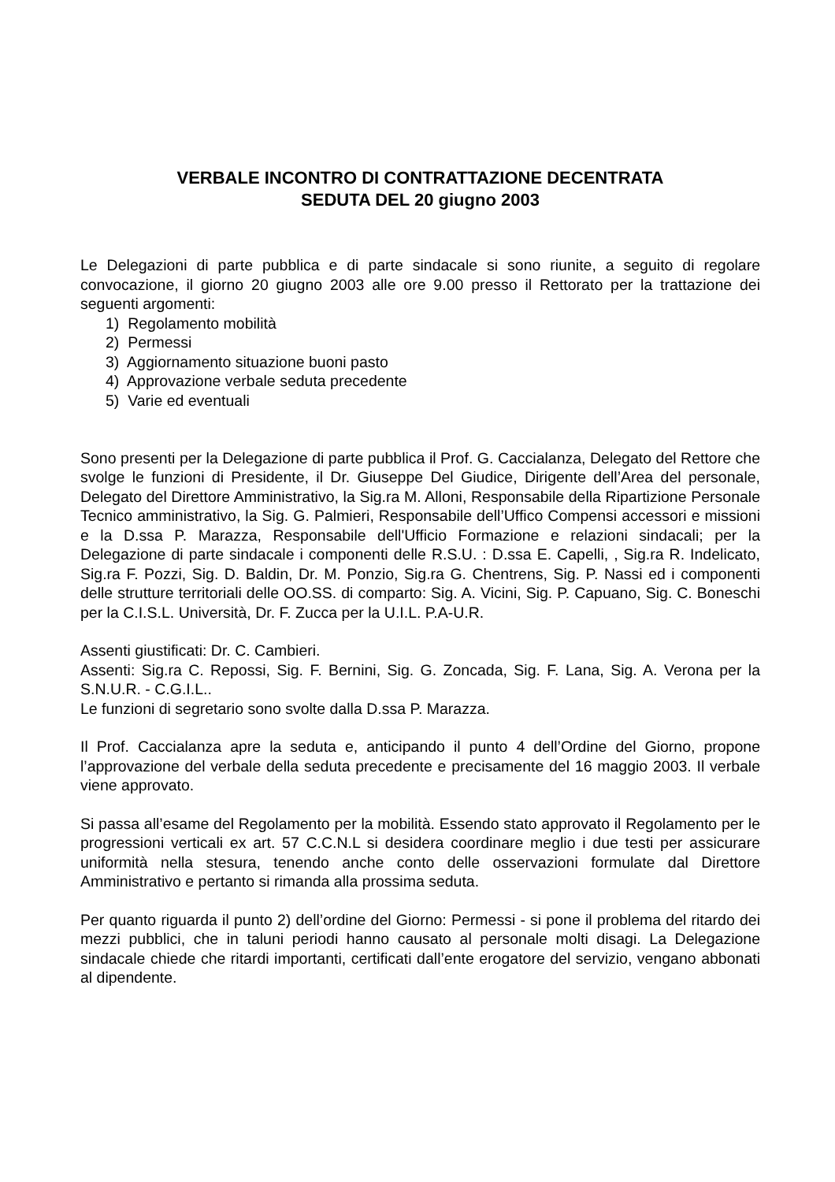VERBALE INCONTRO DI CONTRATTAZIONE DECENTRATA
SEDUTA DEL 20 giugno 2003
Le Delegazioni di parte pubblica e di parte sindacale si sono riunite, a seguito di regolare convocazione, il giorno 20 giugno 2003 alle ore 9.00 presso il Rettorato per la trattazione dei seguenti argomenti:
1) Regolamento mobilità
2) Permessi
3) Aggiornamento situazione buoni pasto
4) Approvazione verbale seduta precedente
5) Varie ed eventuali
Sono presenti per la Delegazione di parte pubblica il Prof. G. Caccialanza, Delegato del Rettore che svolge le funzioni di Presidente, il Dr. Giuseppe Del Giudice, Dirigente dell’Area del personale, Delegato del Direttore Amministrativo, la Sig.ra M. Alloni, Responsabile della Ripartizione Personale Tecnico amministrativo, la Sig. G. Palmieri, Responsabile dell’Uffico Compensi accessori e missioni e la D.ssa P. Marazza, Responsabile dell'Ufficio Formazione e relazioni sindacali; per la Delegazione di parte sindacale i componenti delle R.S.U. : D.ssa E. Capelli, , Sig.ra R. Indelicato, Sig.ra F. Pozzi, Sig. D. Baldin, Dr. M. Ponzio, Sig.ra G. Chentrens, Sig. P. Nassi ed i componenti delle strutture territoriali delle OO.SS. di comparto: Sig. A. Vicini, Sig. P. Capuano, Sig. C. Boneschi per la C.I.S.L. Università, Dr. F. Zucca per la U.I.L. P.A-U.R.
Assenti giustificati: Dr. C. Cambieri.
Assenti: Sig.ra C. Repossi, Sig. F. Bernini, Sig. G. Zoncada, Sig. F. Lana, Sig. A. Verona per la S.N.U.R. - C.G.I.L..
Le funzioni di segretario sono svolte dalla D.ssa P. Marazza.
Il Prof. Caccialanza apre la seduta e, anticipando il punto 4 dell’Ordine del Giorno, propone l’approvazione del verbale della seduta precedente e precisamente del 16 maggio 2003. Il verbale viene approvato.
Si passa all’esame del Regolamento per la mobilità. Essendo stato approvato il Regolamento per le progressioni verticali ex art. 57 C.C.N.L si desidera coordinare meglio i due testi per assicurare uniformità nella stesura, tenendo anche conto delle osservazioni formulate dal Direttore Amministrativo e pertanto si rimanda alla prossima seduta.
Per quanto riguarda il punto 2) dell’ordine del Giorno: Permessi - si pone il problema del ritardo dei mezzi pubblici, che in taluni periodi hanno causato al personale molti disagi. La Delegazione sindacale chiede che ritardi importanti, certificati dall’ente erogatore del servizio, vengano abbonati al dipendente.